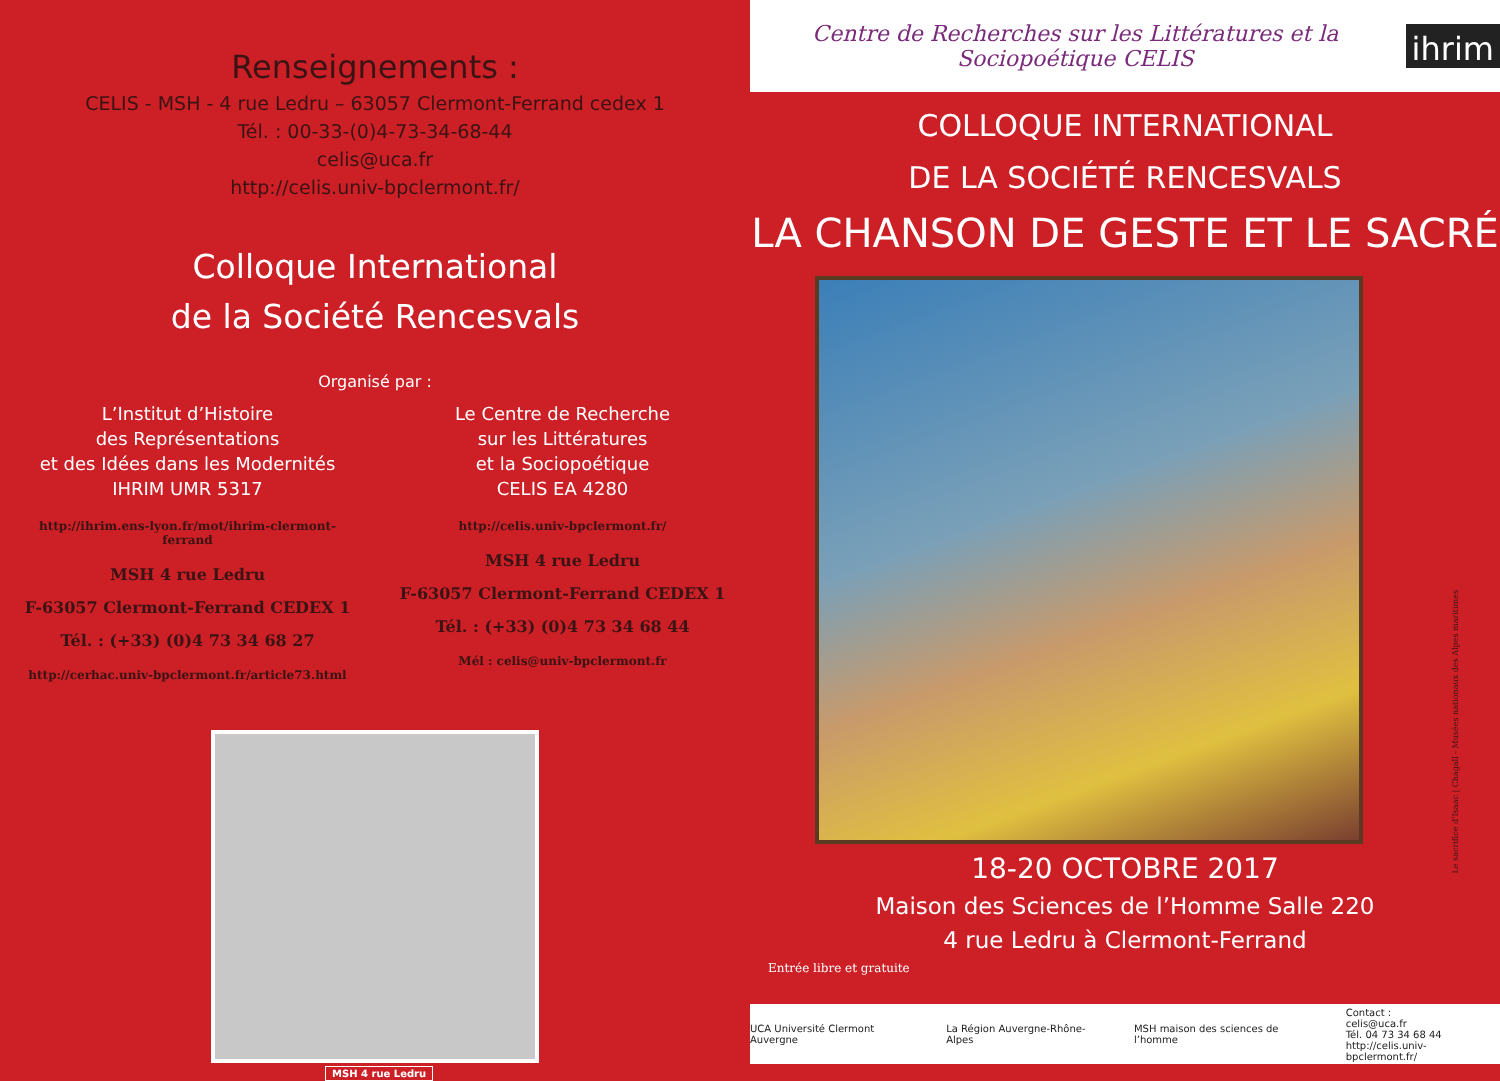Renseignements :
CELIS - MSH - 4 rue Ledru – 63057 Clermont-Ferrand cedex 1
Tél. : 00-33-(0)4-73-34-68-44
celis@uca.fr
http://celis.univ-bpclermont.fr/
Colloque International
de la Société Rencesvals
Organisé par :
L’Institut d’Histoire
des Représentations
et des Idées dans les Modernités
IHRIM UMR 5317
http://ihrim.ens-lyon.fr/mot/ihrim-clermont-ferrand
MSH 4 rue Ledru
F-63057 Clermont-Ferrand CEDEX 1
Tél. : (+33) (0)4 73 34 68 27
http://cerhac.univ-bpclermont.fr/article73.html
Le Centre de Recherche
sur les Littératures
et la Sociopoétique
CELIS EA 4280
http://celis.univ-bpclermont.fr/
MSH 4 rue Ledru
F-63057 Clermont-Ferrand CEDEX 1
Tél. : (+33) (0)4 73 34 68 44
Mél : celis@univ-bpclermont.fr
MSH 4 rue Ledru
Centre de Recherches sur les Littératures et la Sociopoétique CELIS
ihrim
COLLOQUE INTERNATIONAL
DE LA SOCIÉTÉ RENCESVALS
LA CHANSON DE GESTE ET LE SACRÉ
Le sacrifice d’Isaac | Chagall - Musées nationaux des Alpes maritimes
18-20 OCTOBRE 2017
Maison des Sciences de l’Homme Salle 220
4 rue Ledru à Clermont-Ferrand
Entrée libre et gratuite
UCA Université Clermont Auvergne
La Région Auvergne-Rhône-Alpes
MSH maison des sciences de l’homme
Contact :
celis@uca.fr
Tél. 04 73 34 68 44
http://celis.univ-bpclermont.fr/